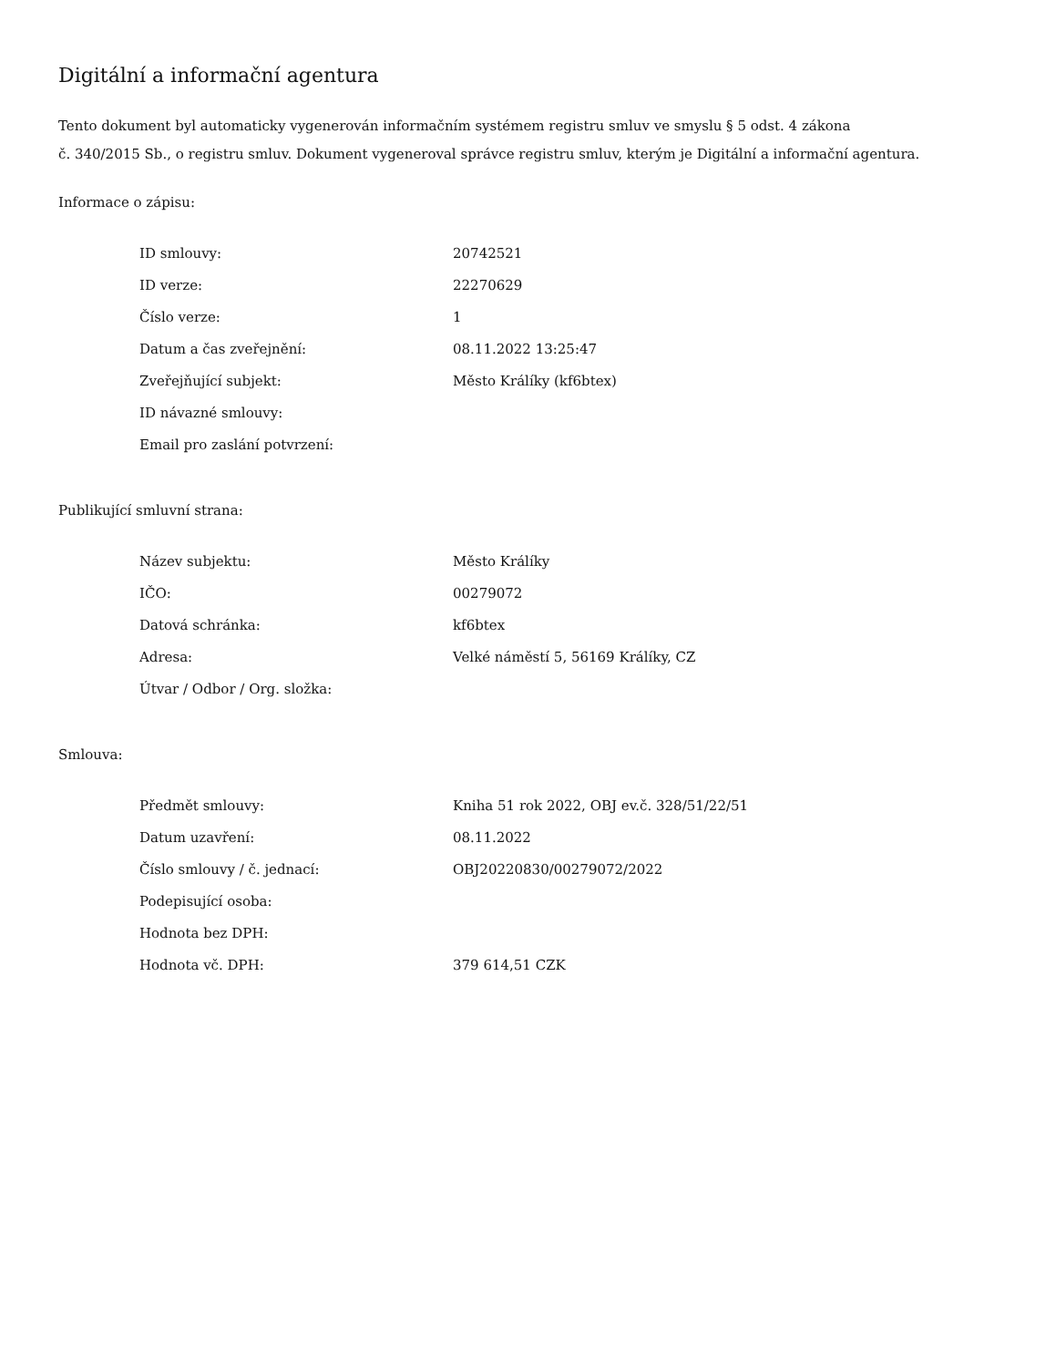Digitální a informační agentura
Tento dokument byl automaticky vygenerován informačním systémem registru smluv ve smyslu § 5 odst. 4 zákona
č. 340/2015 Sb., o registru smluv. Dokument vygeneroval správce registru smluv, kterým je Digitální a informační agentura.
Informace o zápisu:
| ID smlouvy: | 20742521 |
| ID verze: | 22270629 |
| Číslo verze: | 1 |
| Datum a čas zveřejnění: | 08.11.2022 13:25:47 |
| Zveřejňující subjekt: | Město Králíky (kf6btex) |
| ID návazné smlouvy: | |
| Email pro zaslání potvrzení: | |
Publikující smluvní strana:
| Název subjektu: | Město Králíky |
| IČO: | 00279072 |
| Datová schránka: | kf6btex |
| Adresa: | Velké náměstí 5, 56169 Králíky, CZ |
| Útvar / Odbor / Org. složka: | |
Smlouva:
| Předmět smlouvy: | Kniha 51 rok 2022, OBJ ev.č. 328/51/22/51 |
| Datum uzavření: | 08.11.2022 |
| Číslo smlouvy / č. jednací: | OBJ20220830/00279072/2022 |
| Podepisující osoba: | |
| Hodnota bez DPH: | |
| Hodnota vč. DPH: | 379 614,51 CZK |